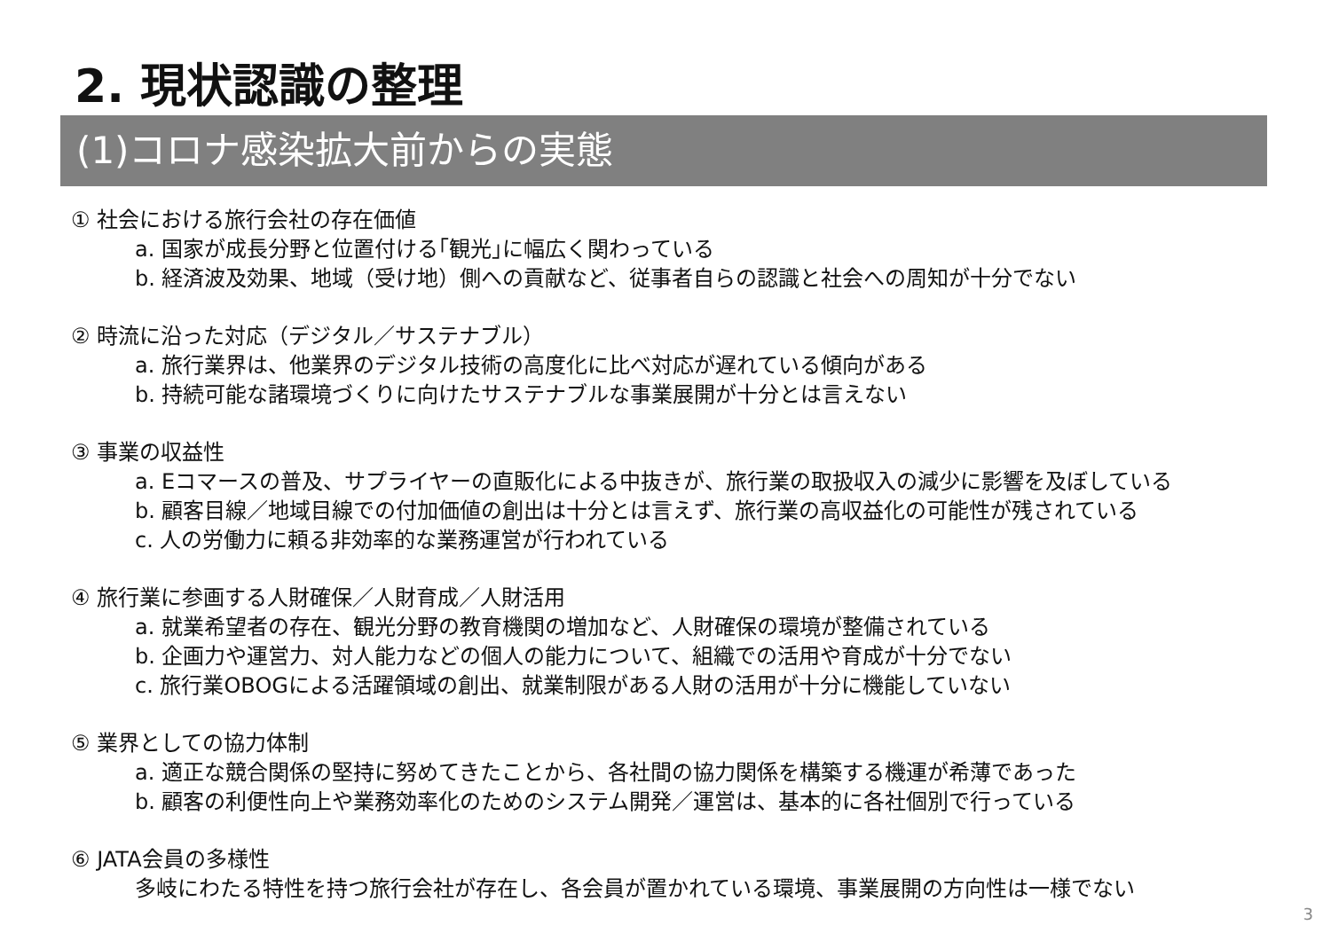2. 現状認識の整理
(1)コロナ感染拡大前からの実態
① 社会における旅行会社の存在価値
a. 国家が成長分野と位置付ける｢観光｣に幅広く関わっている
b. 経済波及効果、地域（受け地）側への貢献など、従事者自らの認識と社会への周知が十分でない
② 時流に沿った対応（デジタル／サステナブル）
a. 旅行業界は、他業界のデジタル技術の高度化に比べ対応が遅れている傾向がある
b. 持続可能な諸環境づくりに向けたサステナブルな事業展開が十分とは言えない
③ 事業の収益性
a. Eコマースの普及、サプライヤーの直販化による中抜きが、旅行業の取扱収入の減少に影響を及ぼしている
b. 顧客目線／地域目線での付加価値の創出は十分とは言えず、旅行業の高収益化の可能性が残されている
c. 人の労働力に頼る非効率的な業務運営が行われている
④ 旅行業に参画する人財確保／人財育成／人財活用
a. 就業希望者の存在、観光分野の教育機関の増加など、人財確保の環境が整備されている
b. 企画力や運営力、対人能力などの個人の能力について、組織での活用や育成が十分でない
c. 旅行業OBOGによる活躍領域の創出、就業制限がある人財の活用が十分に機能していない
⑤ 業界としての協力体制
a. 適正な競合関係の堅持に努めてきたことから、各社間の協力関係を構築する機運が希薄であった
b. 顧客の利便性向上や業務効率化のためのシステム開発／運営は、基本的に各社個別で行っている
⑥ JATA会員の多様性
多岐にわたる特性を持つ旅行会社が存在し、各会員が置かれている環境、事業展開の方向性は一様でない
3